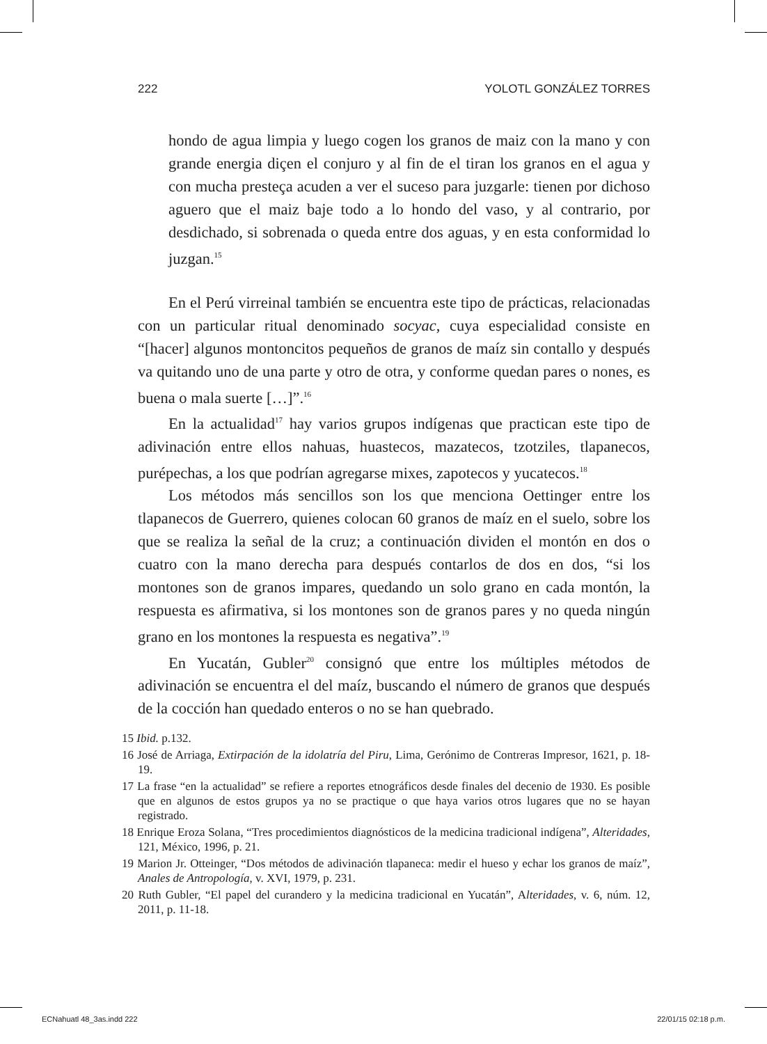222 YOLOTL GONZÁLEZ TORRES
hondo de agua limpia y luego cogen los granos de maiz con la mano y con grande energia diçen el conjuro y al fin de el tiran los granos en el agua y con mucha presteça acuden a ver el suceso para juzgarle: tienen por dichoso aguero que el maiz baje todo a lo hondo del vaso, y al contrario, por desdichado, si sobrenada o queda entre dos aguas, y en esta conformidad lo juzgan.<sup>15</sup>
En el Perú virreinal también se encuentra este tipo de prácticas, relacionadas con un particular ritual denominado socyac, cuya especialidad consiste en “[hacer] algunos montoncitos pequeños de granos de maíz sin contallo y después va quitando uno de una parte y otro de otra, y conforme quedan pares o nones, es buena o mala suerte […]”.<sup>16</sup>
En la actualidad<sup>17</sup> hay varios grupos indígenas que practican este tipo de adivinación entre ellos nahuas, huastecos, mazatecos, tzotziles, tlapanecos, purépechas, a los que podrían agregarse mixes, zapotecos y yucatecos.<sup>18</sup>
Los métodos más sencillos son los que menciona Oettinger entre los tlapanecos de Guerrero, quienes colocan 60 granos de maíz en el suelo, sobre los que se realiza la señal de la cruz; a continuación dividen el montón en dos o cuatro con la mano derecha para después contarlos de dos en dos, “si los montones son de granos impares, quedando un solo grano en cada montón, la respuesta es afirmativa, si los montones son de granos pares y no queda ningún grano en los montones la respuesta es negativa”.<sup>19</sup>
En Yucatán, Gubler<sup>20</sup> consignó que entre los múltiples métodos de adivinación se encuentra el del maíz, buscando el número de granos que después de la cocción han quedado enteros o no se han quebrado.
15 Ibid. p.132.
16 José de Arriaga, Extirpación de la idolatría del Piru, Lima, Gerónimo de Contreras Impresor, 1621, p. 18-19.
17 La frase “en la actualidad” se refiere a reportes etnográficos desde finales del decenio de 1930. Es posible que en algunos de estos grupos ya no se practique o que haya varios otros lugares que no se hayan registrado.
18 Enrique Eroza Solana, “Tres procedimientos diagnósticos de la medicina tradicional indígena”, Alteridades, 121, México, 1996, p. 21.
19 Marion Jr. Otteinger, “Dos métodos de adivinación tlapaneca: medir el hueso y echar los granos de maíz”, Anales de Antropología, v. XVI, 1979, p. 231.
20 Ruth Gubler, “El papel del curandero y la medicina tradicional en Yucatán”, Alteridades, v. 6, núm. 12, 2011, p. 11-18.
ECNahuatl 48_3as.indd 222 22/01/15 02:18 p.m.